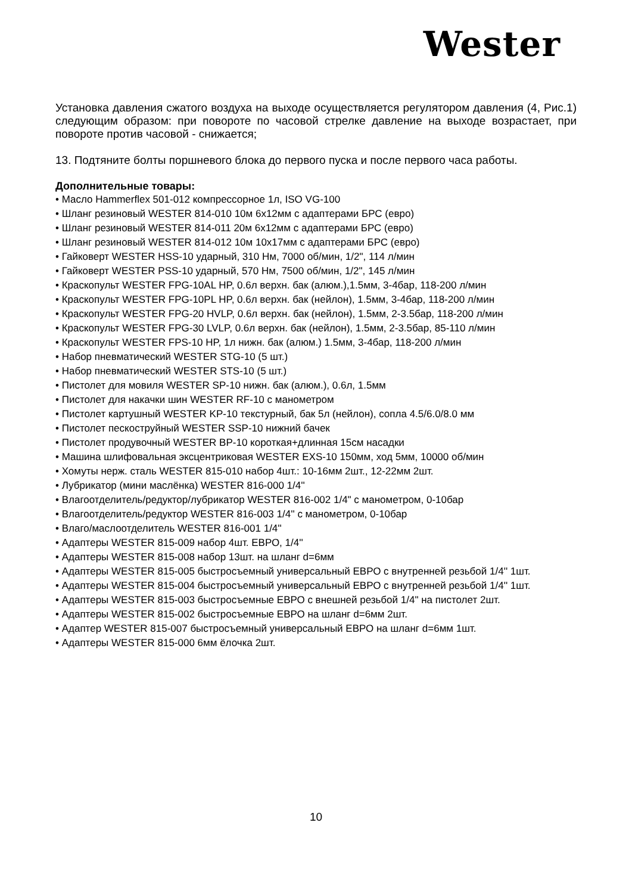Wester
Установка давления сжатого воздуха на выходе осуществляется регулятором давления (4, Рис.1) следующим образом: при повороте по часовой стрелке давление на выходе возрастает, при повороте против часовой - снижается;
13. Подтяните болты поршневого блока до первого пуска и после первого часа работы.
Дополнительные товары:
• Масло Hammerflex 501-012 компрессорное 1л, ISO VG-100
• Шланг резиновый WESTER 814-010 10м 6х12мм с адаптерами БРС (евро)
• Шланг резиновый WESTER 814-011 20м 6х12мм с адаптерами БРС (евро)
• Шланг резиновый WESTER 814-012 10м 10х17мм с адаптерами БРС (евро)
• Гайковерт WESTER HSS-10 ударный, 310 Нм, 7000 об/мин, 1/2", 114 л/мин
• Гайковерт WESTER PSS-10 ударный, 570 Нм, 7500 об/мин, 1/2", 145 л/мин
• Краскопульт WESTER FPG-10AL HP, 0.6л верхн. бак (алюм.),1.5мм, 3-4бар, 118-200 л/мин
• Краскопульт WESTER FPG-10PL HP, 0.6л верхн. бак (нейлон), 1.5мм, 3-4бар, 118-200 л/мин
• Краскопульт WESTER FPG-20 HVLP, 0.6л верхн. бак (нейлон), 1.5мм, 2-3.5бар, 118-200 л/мин
• Краскопульт WESTER FPG-30 LVLP, 0.6л верхн. бак (нейлон), 1.5мм, 2-3.5бар, 85-110 л/мин
• Краскопульт WESTER FPS-10 HP, 1л нижн. бак (алюм.) 1.5мм, 3-4бар, 118-200 л/мин
• Набор пневматический WESTER STG-10 (5 шт.)
• Набор пневматический WESTER STS-10 (5 шт.)
• Пистолет для мовиля WESTER SP-10 нижн. бак (алюм.), 0.6л, 1.5мм
• Пистолет для накачки шин WESTER RF-10 с манометром
• Пистолет картушный WESTER KP-10 текстурный, бак 5л (нейлон), сопла 4.5/6.0/8.0 мм
• Пистолет пескоструйный WESTER SSP-10 нижний бачек
• Пистолет продувочный WESTER BP-10 короткая+длинная 15см насадки
• Машина шлифовальная эксцентриковая WESTER EXS-10 150мм, ход 5мм, 10000 об/мин
• Хомуты нерж. сталь WESTER 815-010 набор 4шт.: 10-16мм 2шт., 12-22мм 2шт.
• Лубрикатор (мини маслёнка) WESTER 816-000 1/4''
• Влагоотделитель/редуктор/лубрикатор WESTER 816-002 1/4" с манометром, 0-10бар
• Влагоотделитель/редуктор WESTER 816-003 1/4'' с манометром, 0-10бар
• Влаго/маслоотделитель WESTER 816-001 1/4''
• Адаптеры WESTER 815-009 набор 4шт. ЕВРО, 1/4''
• Адаптеры WESTER 815-008 набор 13шт. на шланг d=6мм
• Адаптеры WESTER 815-005 быстросъемный универсальный ЕВРО с внутренней резьбой 1/4'' 1шт.
• Адаптеры WESTER 815-004 быстросъемный универсальный ЕВРО с внутренней резьбой 1/4'' 1шт.
• Адаптеры WESTER 815-003 быстросъемные ЕВРО с внешней резьбой 1/4" на пистолет 2шт.
• Адаптеры WESTER 815-002 быстросъемные ЕВРО на шланг d=6мм 2шт.
• Адаптер WESTER 815-007 быстросъемный универсальный ЕВРО на шланг d=6мм 1шт.
• Адаптеры WESTER 815-000 6мм ёлочка 2шт.
10